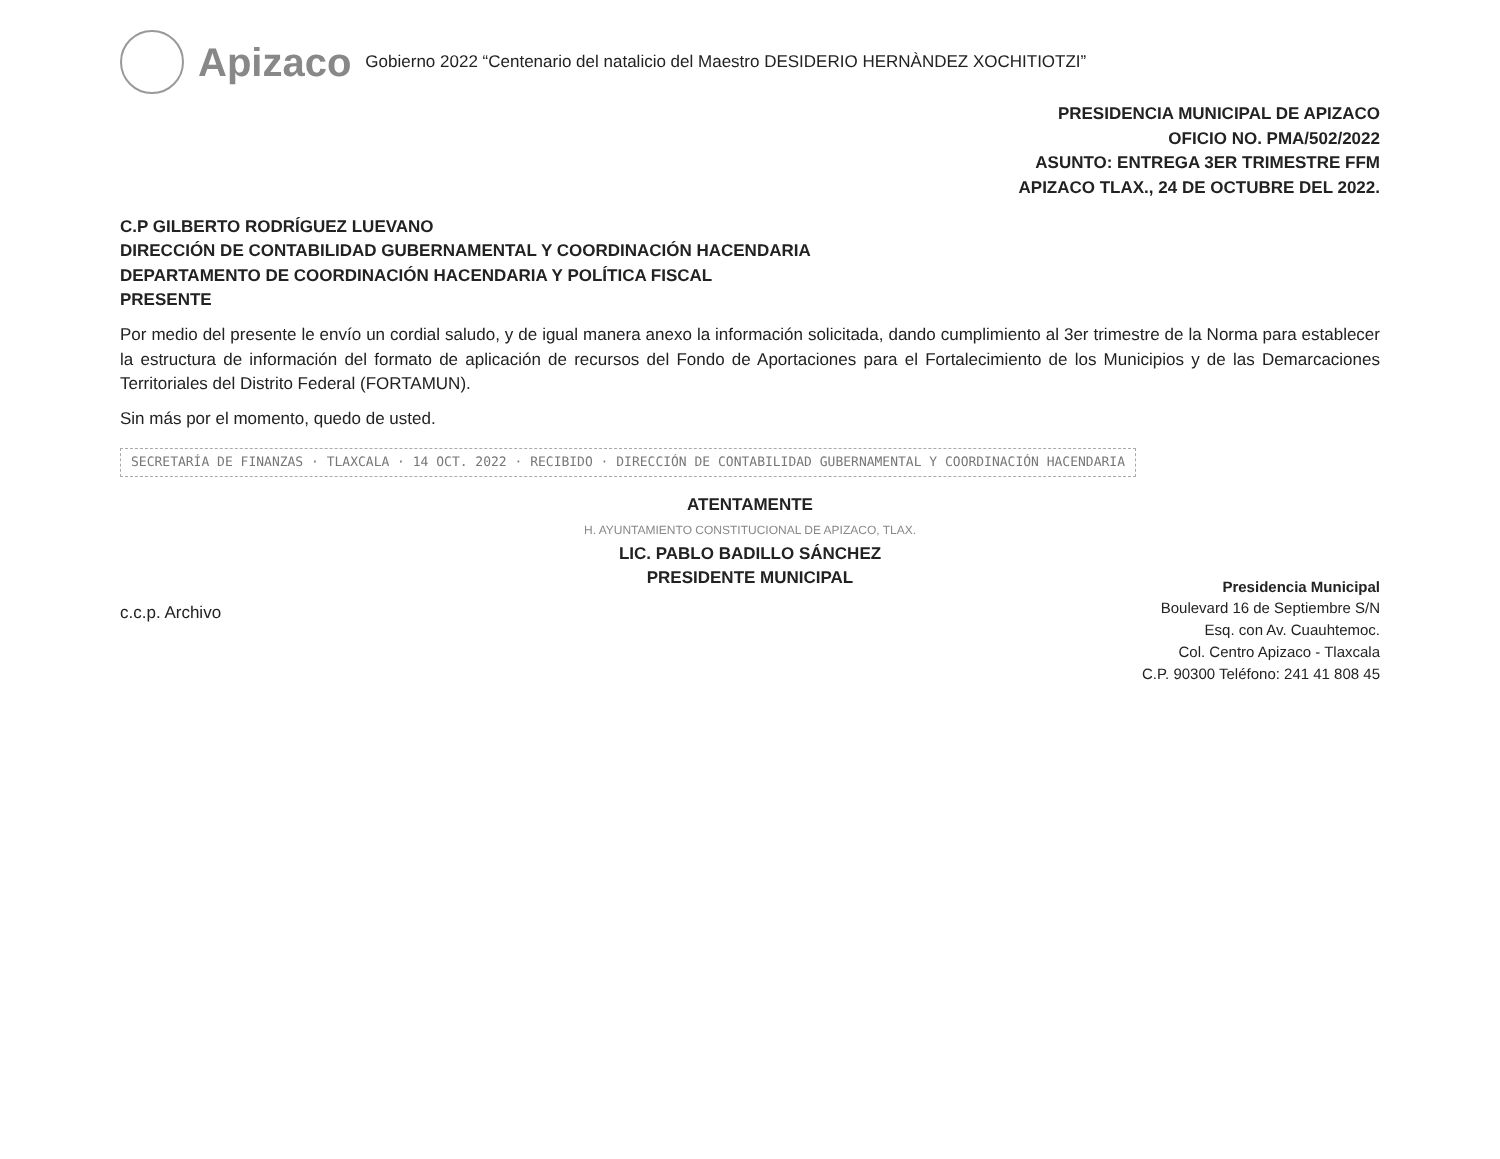Apizaco
Gobierno 2022 “Centenario del natalicio del Maestro DESIDERIO HERNÀNDEZ XOCHITIOTZI”
PRESIDENCIA MUNICIPAL DE APIZACO
OFICIO NO. PMA/502/2022
ASUNTO: ENTREGA 3ER TRIMESTRE FFM
APIZACO TLAX., 24 DE OCTUBRE DEL 2022.
C.P GILBERTO RODRÍGUEZ LUEVANO
DIRECCIÓN DE CONTABILIDAD GUBERNAMENTAL Y COORDINACIÓN HACENDARIA
DEPARTAMENTO DE COORDINACIÓN HACENDARIA Y POLÍTICA FISCAL
PRESENTE
Por medio del presente le envío un cordial saludo, y de igual manera anexo la información solicitada, dando cumplimiento al 3er trimestre de la Norma para establecer la estructura de información del formato de aplicación de recursos del Fondo de Aportaciones para el Fortalecimiento de los Municipios y de las Demarcaciones Territoriales del Distrito Federal (FORTAMUN).
Sin más por el momento, quedo de usted.
SECRETARÍA DE FINANZAS · TLAXCALA · 14 OCT. 2022 · RECIBIDO · DIRECCIÓN DE CONTABILIDAD GUBERNAMENTAL Y COORDINACIÓN HACENDARIA
ATENTAMENTE
H. AYUNTAMIENTO CONSTITUCIONAL DE APIZACO, TLAX.
LIC. PABLO BADILLO SÁNCHEZ
PRESIDENTE MUNICIPAL
c.c.p. Archivo
Presidencia Municipal
Boulevard 16 de Septiembre S/N
Esq. con Av. Cuauhtemoc.
Col. Centro Apizaco - Tlaxcala
C.P. 90300 Teléfono: 241 41 808 45